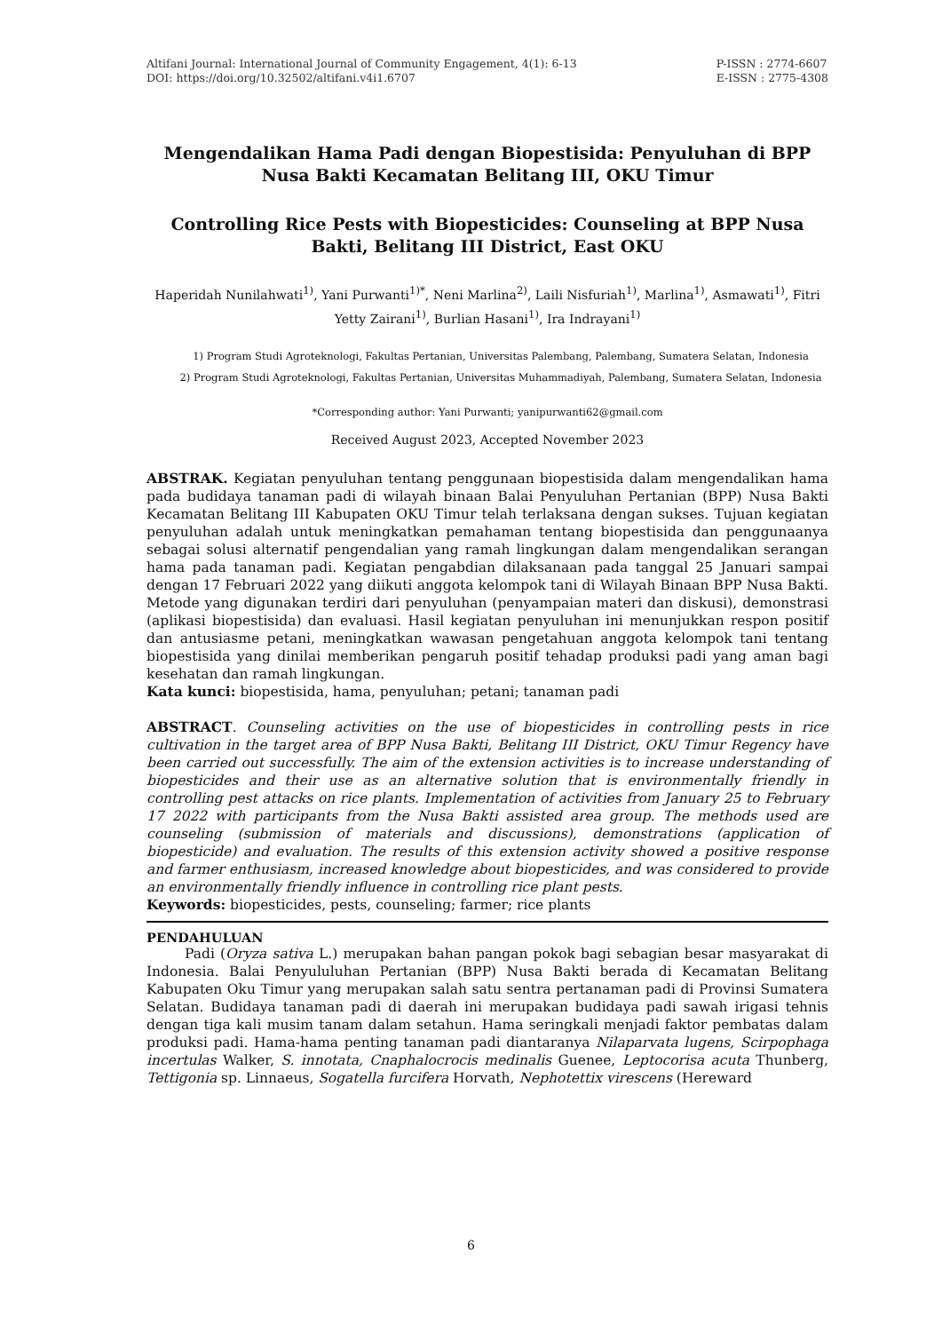Altifani Journal: International Journal of Community Engagement, 4(1): 6-13
DOI: https://doi.org/10.32502/altifani.v4i1.6707
P-ISSN : 2774-6607
E-ISSN : 2775-4308
Mengendalikan Hama Padi dengan Biopestisida: Penyuluhan di BPP Nusa Bakti Kecamatan Belitang III, OKU Timur
Controlling Rice Pests with Biopesticides: Counseling at BPP Nusa Bakti, Belitang III District, East OKU
Haperidah Nunilahwati<sup>1)</sup>, Yani Purwanti<sup>1)*</sup>, Neni Marlina<sup>2)</sup>, Laili Nisfuriah<sup>1)</sup>, Marlina<sup>1)</sup>, Asmawati<sup>1)</sup>, Fitri Yetty Zairani<sup>1)</sup>, Burlian Hasani<sup>1)</sup>, Ira Indrayani<sup>1)</sup>
1) Program Studi Agroteknologi, Fakultas Pertanian, Universitas Palembang, Palembang, Sumatera Selatan, Indonesia
2) Program Studi Agroteknologi, Fakultas Pertanian, Universitas Muhammadiyah, Palembang, Sumatera Selatan, Indonesia
*Corresponding author: Yani Purwanti; yanipurwanti62@gmail.com
Received August 2023, Accepted November 2023
ABSTRAK. Kegiatan penyuluhan tentang penggunaan biopestisida dalam mengendalikan hama pada budidaya tanaman padi di wilayah binaan Balai Penyuluhan Pertanian (BPP) Nusa Bakti Kecamatan Belitang III Kabupaten OKU Timur telah terlaksana dengan sukses. Tujuan kegiatan penyuluhan adalah untuk meningkatkan pemahaman tentang biopestisida dan penggunaanya sebagai solusi alternatif pengendalian yang ramah lingkungan dalam mengendalikan serangan hama pada tanaman padi. Kegiatan pengabdian dilaksanaan pada tanggal 25 Januari sampai dengan 17 Februari 2022 yang diikuti anggota kelompok tani di Wilayah Binaan BPP Nusa Bakti. Metode yang digunakan terdiri dari penyuluhan (penyampaian materi dan diskusi), demonstrasi (aplikasi biopestisida) dan evaluasi. Hasil kegiatan penyuluhan ini menunjukkan respon positif dan antusiasme petani, meningkatkan wawasan pengetahuan anggota kelompok tani tentang biopestisida yang dinilai memberikan pengaruh positif tehadap produksi padi yang aman bagi kesehatan dan ramah lingkungan.
Kata kunci: biopestisida, hama, penyuluhan; petani; tanaman padi
ABSTRACT. Counseling activities on the use of biopesticides in controlling pests in rice cultivation in the target area of BPP Nusa Bakti, Belitang III District, OKU Timur Regency have been carried out successfully. The aim of the extension activities is to increase understanding of biopesticides and their use as an alternative solution that is environmentally friendly in controlling pest attacks on rice plants. Implementation of activities from January 25 to February 17 2022 with participants from the Nusa Bakti assisted area group. The methods used are counseling (submission of materials and discussions), demonstrations (application of biopesticide) and evaluation. The results of this extension activity showed a positive response and farmer enthusiasm, increased knowledge about biopesticides, and was considered to provide an environmentally friendly influence in controlling rice plant pests.
Keywords: biopesticides, pests, counseling; farmer; rice plants
PENDAHULUAN
Padi (Oryza sativa L.) merupakan bahan pangan pokok bagi sebagian besar masyarakat di Indonesia. Balai Penyululuhan Pertanian (BPP) Nusa Bakti berada di Kecamatan Belitang Kabupaten Oku Timur yang merupakan salah satu sentra pertanaman padi di Provinsi Sumatera Selatan. Budidaya tanaman padi di daerah ini merupakan budidaya padi sawah irigasi tehnis dengan tiga kali musim tanam dalam setahun. Hama seringkali menjadi faktor pembatas dalam produksi padi. Hama-hama penting tanaman padi diantaranya Nilaparvata lugens, Scirpophaga incertulas Walker, S. innotata, Cnaphalocrocis medinalis Guenee, Leptocorisa acuta Thunberg, Tettigonia sp. Linnaeus, Sogatella furcifera Horvath, Nephotettix virescens (Hereward
6